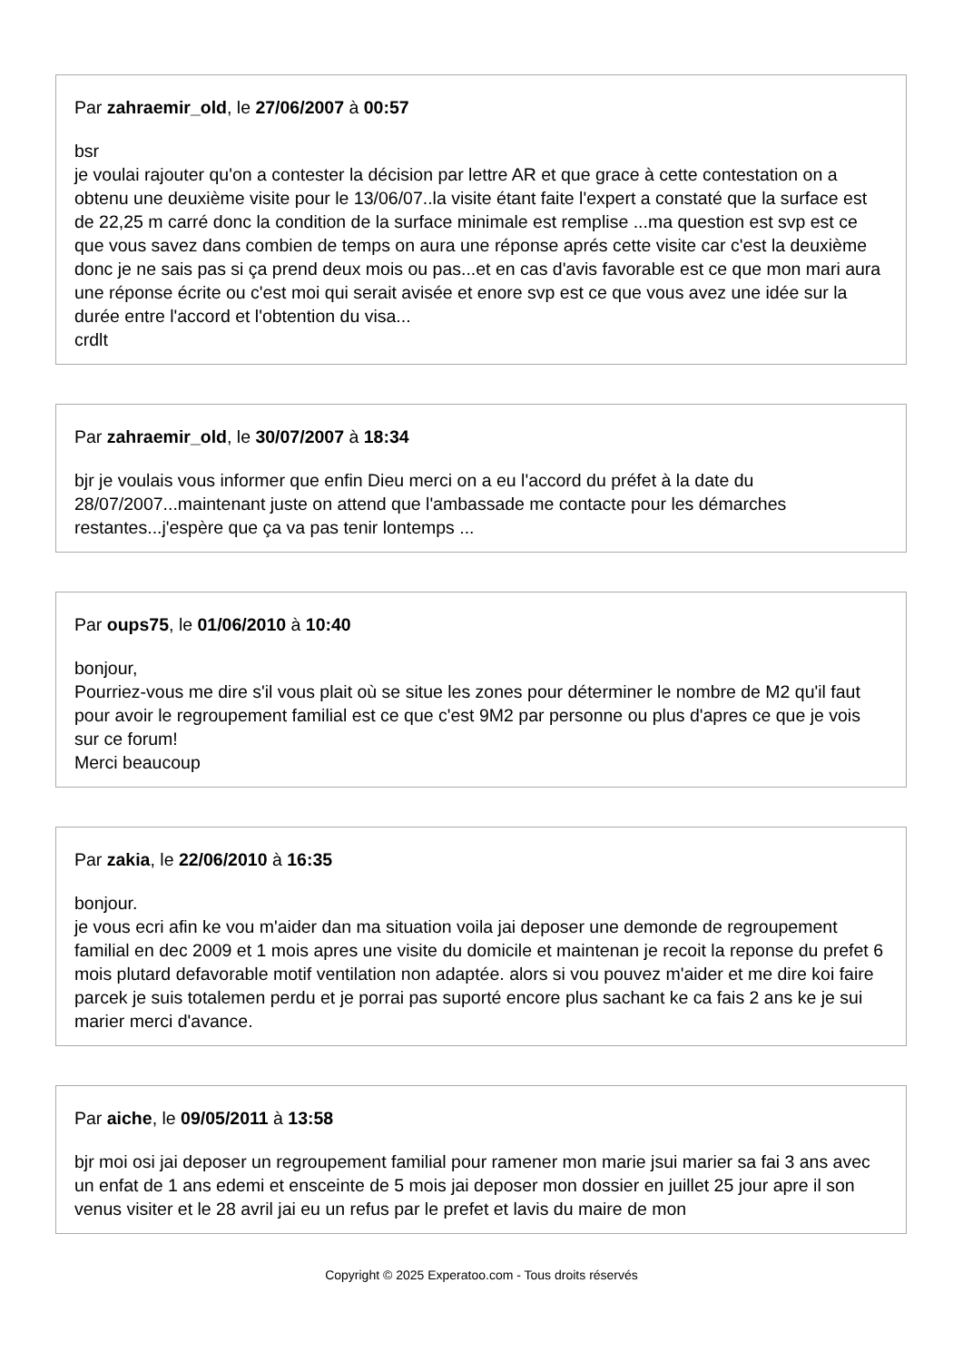Par zahraemir_old, le 27/06/2007 à 00:57
bsr
je voulai rajouter qu'on a contester la décision par lettre AR et que grace à cette contestation on a obtenu une deuxième visite pour le 13/06/07..la visite étant faite l'expert a constaté que la surface est de 22,25 m carré donc la condition de la surface minimale est remplise ...ma question est svp est ce que vous savez dans combien de temps on aura une réponse aprés cette visite car c'est la deuxième donc je ne sais pas si ça prend deux mois ou pas...et en cas d'avis favorable est ce que mon mari aura une réponse écrite ou c'est moi qui serait avisée et enore svp est ce que vous avez une idée sur la durée entre l'accord et l'obtention du visa...
crdlt
Par zahraemir_old, le 30/07/2007 à 18:34
bjr je voulais vous informer que enfin Dieu merci on a eu l'accord du préfet à la date du 28/07/2007...maintenant juste on attend que l'ambassade me contacte pour les démarches restantes...j'espère que ça va pas tenir lontemps ...
Par oups75, le 01/06/2010 à 10:40
bonjour,
Pourriez-vous me dire s'il vous plait où se situe les zones pour déterminer le nombre de M2 qu'il faut pour avoir le regroupement familial est ce que c'est 9M2 par personne ou plus d'apres ce que je vois sur ce forum!
Merci beaucoup
Par zakia, le 22/06/2010 à 16:35
bonjour.
je vous ecri afin ke vou m'aider dan ma situation voila jai deposer une demonde de regroupement familial en dec 2009 et 1 mois apres une visite du domicile et maintenan je recoit la reponse du prefet 6 mois plutard defavorable motif ventilation non adaptée. alors si vou pouvez m'aider et me dire koi faire parcek je suis totalemen perdu et je porrai pas suporté encore plus sachant ke ca fais 2 ans ke je sui marier merci d'avance.
Par aiche, le 09/05/2011 à 13:58
bjr moi osi jai deposer un regroupement familial pour ramener mon marie jsui marier sa fai 3 ans avec un enfat de 1 ans edemi et ensceinte de 5 mois jai deposer mon dossier en juillet 25 jour apre il son venus visiter et le 28 avril jai eu un refus par le prefet et lavis du maire de mon
Copyright © 2025 Experatoo.com - Tous droits réservés